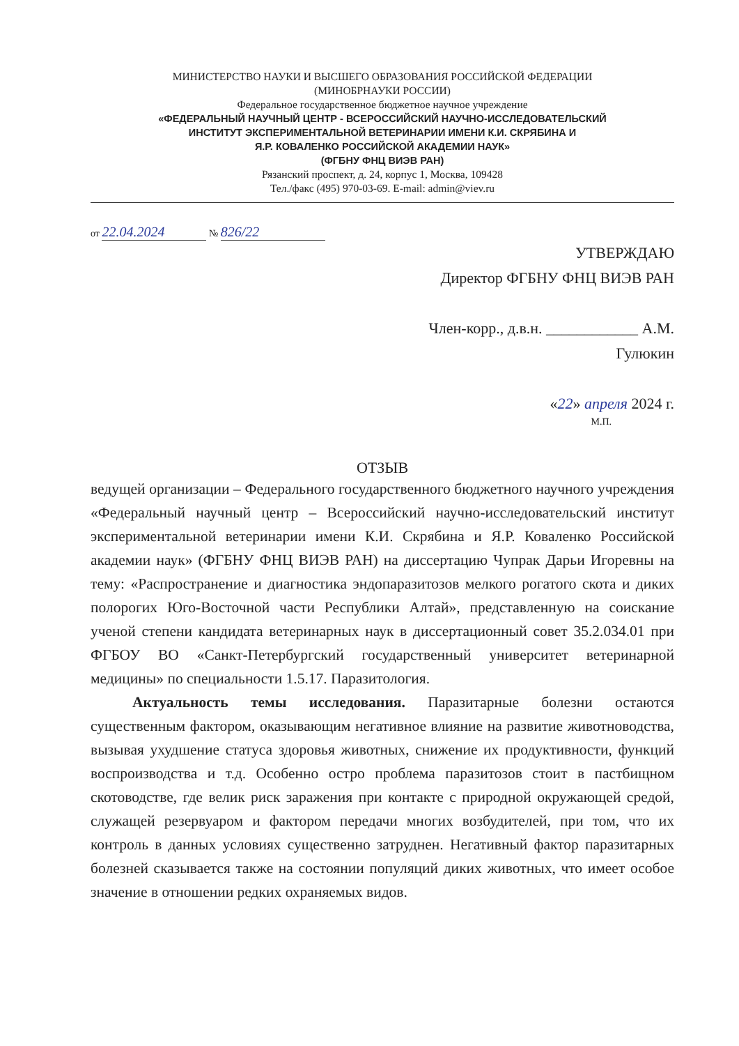МИНИСТЕРСТВО НАУКИ И ВЫСШЕГО ОБРАЗОВАНИЯ РОССИЙСКОЙ ФЕДЕРАЦИИ
(МИНОБРНАУКИ РОССИИ)
Федеральное государственное бюджетное научное учреждение
«ФЕДЕРАЛЬНЫЙ НАУЧНЫЙ ЦЕНТР - ВСЕРОССИЙСКИЙ НАУЧНО-ИССЛЕДОВАТЕЛЬСКИЙ
ИНСТИТУТ ЭКСПЕРИМЕНТАЛЬНОЙ ВЕТЕРИНАРИИ ИМЕНИ К.И. СКРЯБИНА И
Я.Р. КОВАЛЕНКО РОССИЙСКОЙ АКАДЕМИИ НАУК»
(ФГБНУ ФНЦ ВИЭВ РАН)
Рязанский проспект, д. 24, корпус 1, Москва, 109428
Тел./факс (495) 970-03-69. E-mail: admin@viev.ru
от 22.04.2024 № 826/22
УТВЕРЖДАЮ
Директор ФГБНУ ФНЦ ВИЭВ РАН
Член-корр., д.в.н. ____________ А.М. Гулюкин
«22» апреля 2024 г.
М.П.
ОТЗЫВ
ведущей организации – Федерального государственного бюджетного научного учреждения «Федеральный научный центр – Всероссийский научно-исследовательский институт экспериментальной ветеринарии имени К.И. Скрябина и Я.Р. Коваленко Российской академии наук» (ФГБНУ ФНЦ ВИЭВ РАН) на диссертацию Чупрак Дарьи Игоревны на тему: «Распространение и диагностика эндопаразитозов мелкого рогатого скота и диких полорогих Юго-Восточной части Республики Алтай», представленную на соискание ученой степени кандидата ветеринарных наук в диссертационный совет 35.2.034.01 при ФГБОУ ВО «Санкт-Петербургский государственный университет ветеринарной медицины» по специальности 1.5.17. Паразитология.
Актуальность темы исследования. Паразитарные болезни остаются существенным фактором, оказывающим негативное влияние на развитие животноводства, вызывая ухудшение статуса здоровья животных, снижение их продуктивности, функций воспроизводства и т.д. Особенно остро проблема паразитозов стоит в пастбищном скотоводстве, где велик риск заражения при контакте с природной окружающей средой, служащей резервуаром и фактором передачи многих возбудителей, при том, что их контроль в данных условиях существенно затруднен. Негативный фактор паразитарных болезней сказывается также на состоянии популяций диких животных, что имеет особое значение в отношении редких охраняемых видов.